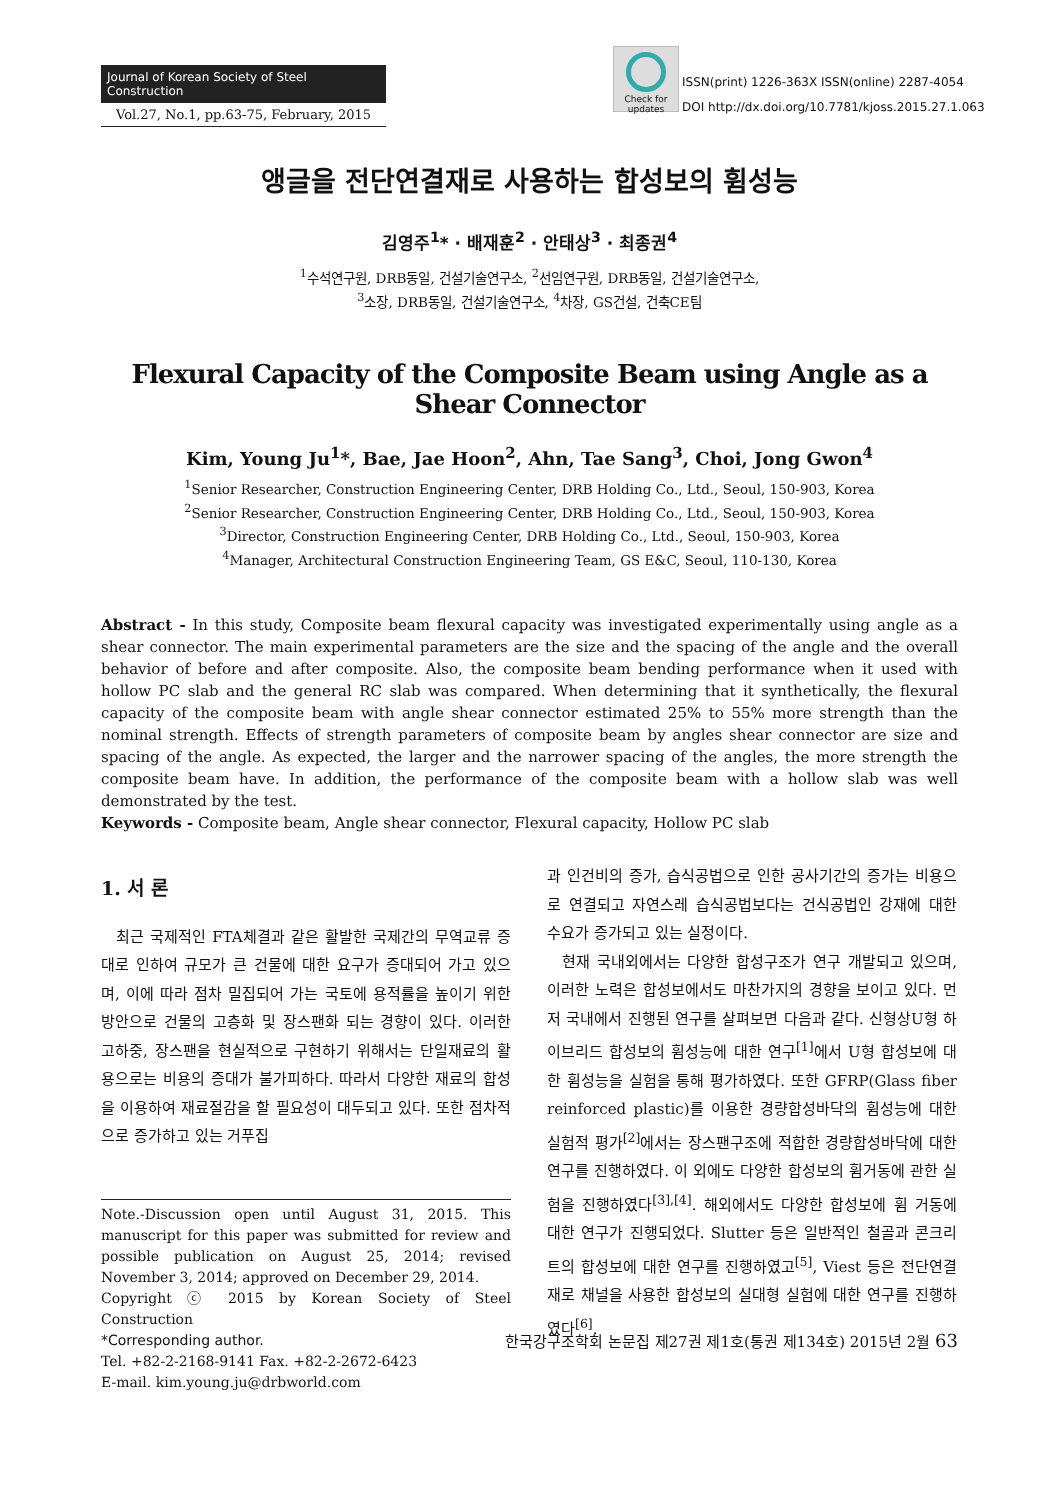Journal of Korean Society of Steel Construction
Vol.27, No.1, pp.63-75, February, 2015
Check for updates
ISSN(print) 1226-363X ISSN(online) 2287-4054
DOI http://dx.doi.org/10.7781/kjoss.2015.27.1.063
앵글을 전단연결재로 사용하는 합성보의 휨성능
김영주<sup>1</sup>* · 배재훈<sup>2</sup> · 안태상<sup>3</sup> · 최종권<sup>4</sup>
<sup>1</sup> 수석연구원, DRB동일, 건설기술연구소, <sup>2</sup>선임연구원, DRB동일, 건설기술연구소,
<sup>3</sup> 소장, DRB동일, 건설기술연구소, <sup>4</sup>차장, GS건설, 건축CE팀
Flexural Capacity of the Composite Beam using Angle as a Shear Connector
Kim, Young Ju<sup>1</sup>*, Bae, Jae Hoon<sup>2</sup>, Ahn, Tae Sang<sup>3</sup>, Choi, Jong Gwon<sup>4</sup>
<sup>1</sup> Senior Researcher, Construction Engineering Center, DRB Holding Co., Ltd., Seoul, 150-903, Korea
<sup>2</sup> Senior Researcher, Construction Engineering Center, DRB Holding Co., Ltd., Seoul, 150-903, Korea
<sup>3</sup> Director, Construction Engineering Center, DRB Holding Co., Ltd., Seoul, 150-903, Korea
<sup>4</sup> Manager, Architectural Construction Engineering Team, GS E&C, Seoul, 110-130, Korea
Abstract - In this study, Composite beam flexural capacity was investigated experimentally using angle as a shear connector. The main experimental parameters are the size and the spacing of the angle and the overall behavior of before and after composite. Also, the composite beam bending performance when it used with hollow PC slab and the general RC slab was compared. When determining that it synthetically, the flexural capacity of the composite beam with angle shear connector estimated 25% to 55% more strength than the nominal strength. Effects of strength parameters of composite beam by angles shear connector are size and spacing of the angle. As expected, the larger and the narrower spacing of the angles, the more strength the composite beam have. In addition, the performance of the composite beam with a hollow slab was well demonstrated by the test.
Keywords - Composite beam, Angle shear connector, Flexural capacity, Hollow PC slab
1. 서 론
최근 국제적인 FTA체결과 같은 활발한 국제간의 무역교류 증대로 인하여 규모가 큰 건물에 대한 요구가 증대되어 가고 있으며, 이에 따라 점차 밀집되어 가는 국토에 용적률을 높이기 위한 방안으로 건물의 고층화 및 장스팬화 되는 경향이 있다. 이러한 고하중, 장스팬을 현실적으로 구현하기 위해서는 단일재료의 활용으로는 비용의 증대가 불가피하다. 따라서 다양한 재료의 합성을 이용하여 재료절감을 할 필요성이 대두되고 있다. 또한 점차적으로 증가하고 있는 거푸집
Note.-Discussion open until August 31, 2015. This manuscript for this paper was submitted for review and possible publication on August 25, 2014; revised November 3, 2014; approved on December 29, 2014.
Copyright ⓒ 2015 by Korean Society of Steel Construction
*Corresponding author.
Tel. +82-2-2168-9141 Fax. +82-2-2672-6423
E-mail. kim.young.ju@drbworld.com
과 인건비의 증가, 습식공법으로 인한 공사기간의 증가는 비용으로 연결되고 자연스레 습식공법보다는 건식공법인 강재에 대한 수요가 증가되고 있는 실정이다.
현재 국내외에서는 다양한 합성구조가 연구 개발되고 있으며, 이러한 노력은 합성보에서도 마찬가지의 경향을 보이고 있다. 먼저 국내에서 진행된 연구를 살펴보면 다음과 같다. 신형상U형 하이브리드 합성보의 휨성능에 대한 연구<sup>[1]</sup>에서 U형 합성보에 대한 휨성능을 실험을 통해 평가하였다. 또한 GFRP(Glass fiber reinforced plastic)를 이용한 경량합성바닥의 휨성능에 대한 실험적 평가<sup>[2]</sup>에서는 장스팬구조에 적합한 경량합성바닥에 대한 연구를 진행하였다. 이 외에도 다양한 합성보의 휨거동에 관한 실험을 진행하였다<sup>[3],[4]</sup>. 해외에서도 다양한 합성보에 휨 거동에 대한 연구가 진행되었다. Slutter 등은 일반적인 철골과 콘크리트의 합성보에 대한 연구를 진행하였고<sup>[5]</sup>, Viest 등은 전단연결재로 채널을 사용한 합성보의 실대형 실험에 대한 연구를 진행하였다<sup>[6]</sup>.
한국강구조학회 논문집 제27권 제1호(통권 제134호) 2015년 2월 63